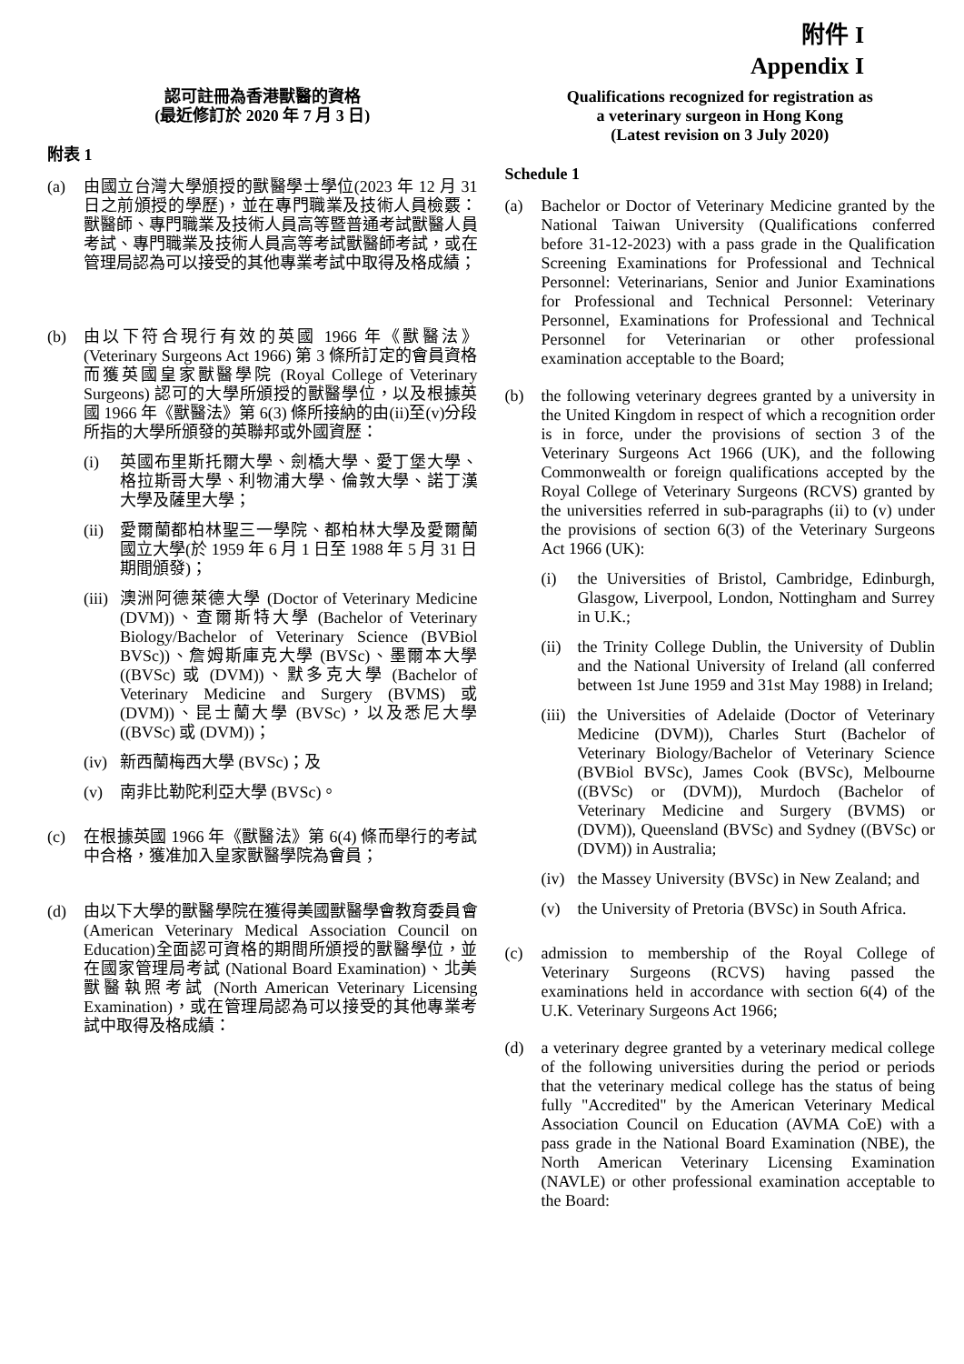附件 I
Appendix I
認可註冊為香港獸醫的資格
(最近修訂於 2020 年 7 月 3 日)
附表 1
(a) 由國立台灣大學頒授的獸醫學士學位(2023 年 12 月 31 日之前頒授的學歷)，並在專門職業及技術人員檢覈：獸醫師、專門職業及技術人員高等暨普通考試獸醫人員考試、專門職業及技術人員高等考試獸醫師考試，或在管理局認為可以接受的其他專業考試中取得及格成績；
(b) 由以下符合現行有效的英國 1966 年《獸醫法》(Veterinary Surgeons Act 1966) 第 3 條所訂定的會員資格而獲英國皇家獸醫學院 (Royal College of Veterinary Surgeons) 認可的大學所頒授的獸醫學位，以及根據英國 1966 年《獸醫法》第 6(3) 條所接納的由(ii)至(v)分段所指的大學所頒發的英聯邦或外國資歷：
(i) 英國布里斯托爾大學、劍橋大學、愛丁堡大學、格拉斯哥大學、利物浦大學、倫敦大學、諾丁漢大學及薩里大學；
(ii)
愛爾蘭都柏林聖三一學院、都柏林大學及愛爾蘭國立大學(於 1959 年 6 月 1 日至 1988 年 5 月 31 日期間頒發)；
(iii)
澳洲阿德萊德大學 (Doctor of Veterinary Medicine (DVM))、查爾斯特大學 (Bachelor of Veterinary Biology/Bachelor of Veterinary Science (BVBiol BVSc))、詹姆斯庫克大學 (BVSc)、墨爾本大學 ((BVSc) 或 (DVM))、默多克大學 (Bachelor of Veterinary Medicine and Surgery (BVMS) 或 (DVM))、昆士蘭大學 (BVSc)，以及悉尼大學 ((BVSc) 或 (DVM))；
(iv)
新西蘭梅西大學 (BVSc)；及
(v) 南非比勒陀利亞大學 (BVSc)。
(c) 在根據英國 1966 年《獸醫法》第 6(4) 條而舉行的考試中合格，獲准加入皇家獸醫學院為會員；
(d) 由以下大學的獸醫學院在獲得美國獸醫學會教育委員會 (American Veterinary Medical Association Council on Education)全面認可資格的期間所頒授的獸醫學位，並在國家管理局考試 (National Board Examination)、北美獸醫執照考試 (North American Veterinary Licensing Examination)，或在管理局認為可以接受的其他專業考試中取得及格成績：
Qualifications recognized for registration as
a veterinary surgeon in Hong Kong
(Latest revision on 3 July 2020)
Schedule 1
(a) Bachelor or Doctor of Veterinary Medicine granted by the National Taiwan University (Qualifications conferred before 31-12-2023) with a pass grade in the Qualification Screening Examinations for Professional and Technical Personnel: Veterinarians, Senior and Junior Examinations for Professional and Technical Personnel: Veterinary Personnel, Examinations for Professional and Technical Personnel for Veterinarian or other professional examination acceptable to the Board;
(b) the following veterinary degrees granted by a university in the United Kingdom in respect of which a recognition order is in force, under the provisions of section 3 of the Veterinary Surgeons Act 1966 (UK), and the following Commonwealth or foreign qualifications accepted by the Royal College of Veterinary Surgeons (RCVS) granted by the universities referred in sub-paragraphs (ii) to (v) under the provisions of section 6(3) of the Veterinary Surgeons Act 1966 (UK):
(i) the Universities of Bristol, Cambridge, Edinburgh, Glasgow, Liverpool, London, Nottingham and Surrey in U.K.;
(ii)
the Trinity College Dublin, the University of Dublin and the National University of Ireland (all conferred between 1st June 1959 and 31st May 1988) in Ireland;
(iii)
the Universities of Adelaide (Doctor of Veterinary Medicine (DVM)), Charles Sturt (Bachelor of Veterinary Biology/Bachelor of Veterinary Science (BVBiol BVSc), James Cook (BVSc), Melbourne ((BVSc) or (DVM)), Murdoch (Bachelor of Veterinary Medicine and Surgery (BVMS) or (DVM)), Queensland (BVSc) and Sydney ((BVSc) or (DVM)) in Australia;
(iv)
the Massey University (BVSc) in New Zealand; and
(v) the University of Pretoria (BVSc) in South Africa.
(c) admission to membership of the Royal College of Veterinary Surgeons (RCVS) having passed the examinations held in accordance with section 6(4) of the U.K. Veterinary Surgeons Act 1966;
(d) a veterinary degree granted by a veterinary medical college of the following universities during the period or periods that the veterinary medical college has the status of being fully "Accredited" by the American Veterinary Medical Association Council on Education (AVMA CoE) with a pass grade in the National Board Examination (NBE), the North American Veterinary Licensing Examination (NAVLE) or other professional examination acceptable to the Board: